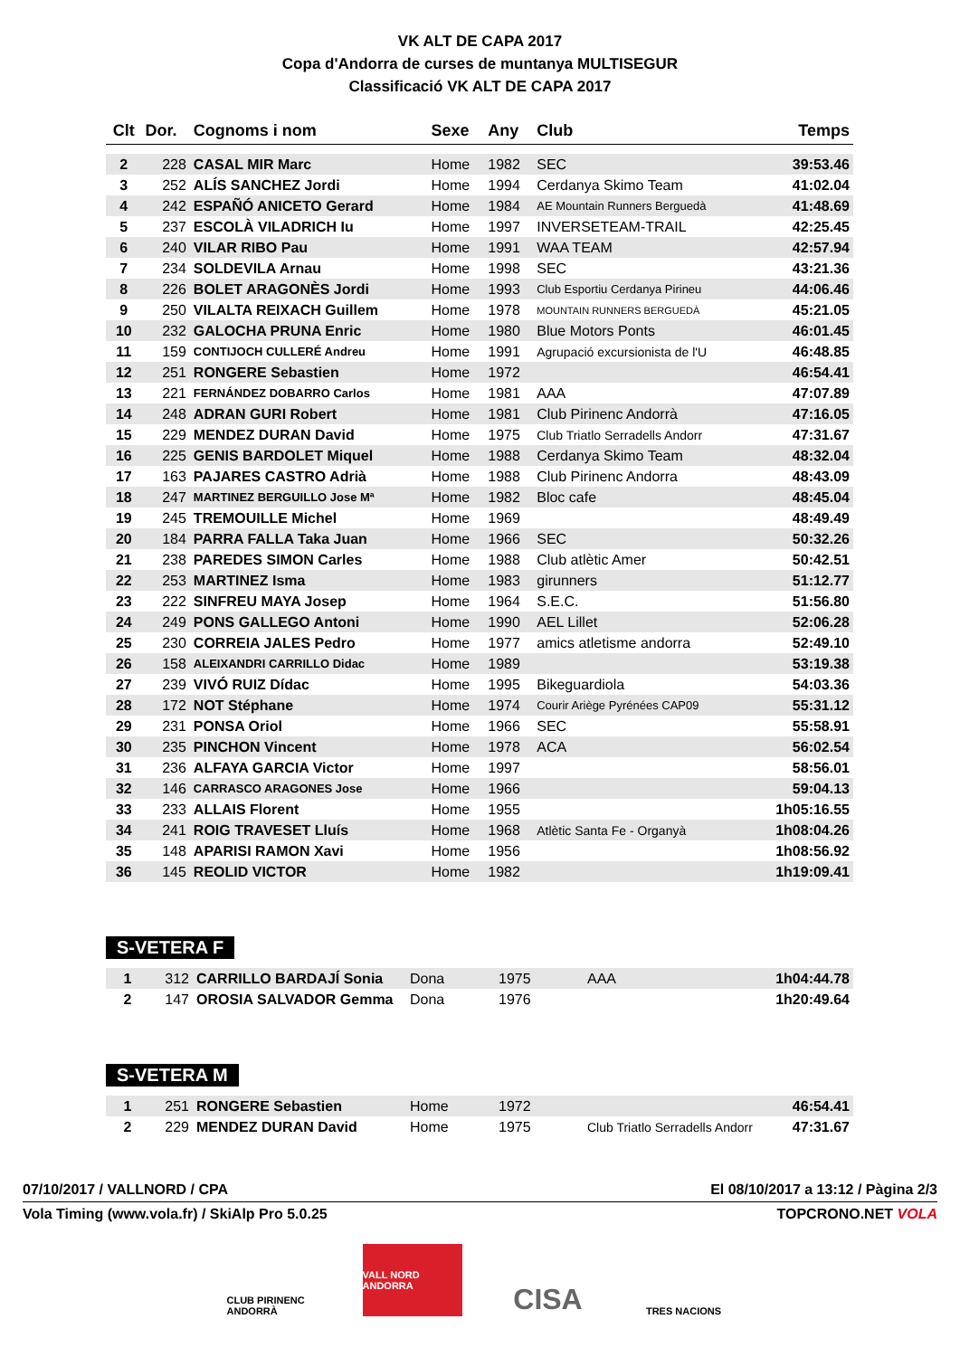VK ALT DE CAPA 2017
Copa d'Andorra de curses de muntanya MULTISEGUR
Classificació VK ALT DE CAPA 2017
| Clt | Dor. | Cognoms i nom | Sexe | Any | Club | Temps |
| --- | --- | --- | --- | --- | --- | --- |
| 2 | 228 | CASAL MIR Marc | Home | 1982 | SEC | 39:53.46 |
| 3 | 252 | ALÍS SANCHEZ Jordi | Home | 1994 | Cerdanya Skimo Team | 41:02.04 |
| 4 | 242 | ESPAÑÓ ANICETO Gerard | Home | 1984 | AE Mountain Runners Berguedà | 41:48.69 |
| 5 | 237 | ESCOLÀ VILADRICH Iu | Home | 1997 | INVERSETEAM-TRAIL | 42:25.45 |
| 6 | 240 | VILAR RIBO Pau | Home | 1991 | WAA TEAM | 42:57.94 |
| 7 | 234 | SOLDEVILA Arnau | Home | 1998 | SEC | 43:21.36 |
| 8 | 226 | BOLET ARAGONÈS Jordi | Home | 1993 | Club Esportiu Cerdanya Pirineu | 44:06.46 |
| 9 | 250 | VILALTA REIXACH Guillem | Home | 1978 | MOUNTAIN RUNNERS BERGUEDÀ | 45:21.05 |
| 10 | 232 | GALOCHA PRUNA Enric | Home | 1980 | Blue Motors Ponts | 46:01.45 |
| 11 | 159 | CONTIJOCH CULLERÉ Andreu | Home | 1991 | Agrupació excursionista de l'U | 46:48.85 |
| 12 | 251 | RONGERE Sebastien | Home | 1972 | | 46:54.41 |
| 13 | 221 | FERNÁNDEZ DOBARRO Carlos | Home | 1981 | AAA | 47:07.89 |
| 14 | 248 | ADRAN GURI Robert | Home | 1981 | Club Pirinenc Andorrà | 47:16.05 |
| 15 | 229 | MENDEZ DURAN David | Home | 1975 | Club Triatlo Serradells Andorr | 47:31.67 |
| 16 | 225 | GENIS BARDOLET Miquel | Home | 1988 | Cerdanya Skimo Team | 48:32.04 |
| 17 | 163 | PAJARES CASTRO Adrià | Home | 1988 | Club Pirinenc Andorra | 48:43.09 |
| 18 | 247 | MARTINEZ BERGUILLO Jose Mª | Home | 1982 | Bloc cafe | 48:45.04 |
| 19 | 245 | TREMOUILLE Michel | Home | 1969 | | 48:49.49 |
| 20 | 184 | PARRA FALLA Taka Juan | Home | 1966 | SEC | 50:32.26 |
| 21 | 238 | PAREDES SIMON Carles | Home | 1988 | Club atlètic Amer | 50:42.51 |
| 22 | 253 | MARTINEZ Isma | Home | 1983 | girunners | 51:12.77 |
| 23 | 222 | SINFREU MAYA Josep | Home | 1964 | S.E.C. | 51:56.80 |
| 24 | 249 | PONS GALLEGO Antoni | Home | 1990 | AEL Lillet | 52:06.28 |
| 25 | 230 | CORREIA JALES Pedro | Home | 1977 | amics atletisme andorra | 52:49.10 |
| 26 | 158 | ALEIXANDRI CARRILLO Didac | Home | 1989 | | 53:19.38 |
| 27 | 239 | VIVÓ RUIZ Dídac | Home | 1995 | Bikeguardiola | 54:03.36 |
| 28 | 172 | NOT Stéphane | Home | 1974 | Courir Ariège Pyrénées CAP09 | 55:31.12 |
| 29 | 231 | PONSA Oriol | Home | 1966 | SEC | 55:58.91 |
| 30 | 235 | PINCHON Vincent | Home | 1978 | ACA | 56:02.54 |
| 31 | 236 | ALFAYA GARCIA Victor | Home | 1997 | | 58:56.01 |
| 32 | 146 | CARRASCO ARAGONES Jose | Home | 1966 | | 59:04.13 |
| 33 | 233 | ALLAIS Florent | Home | 1955 | | 1h05:16.55 |
| 34 | 241 | ROIG TRAVESET Lluís | Home | 1968 | Atlètic Santa Fe - Organyà | 1h08:04.26 |
| 35 | 148 | APARISI RAMON Xavi | Home | 1956 | | 1h08:56.92 |
| 36 | 145 | REOLID VICTOR | Home | 1982 | | 1h19:09.41 |
S-VETERA F
| 1 | 312 | CARRILLO BARDAJÍ Sonia | Dona | 1975 | AAA | 1h04:44.78 |
| 2 | 147 | OROSIA SALVADOR Gemma | Dona | 1976 | | 1h20:49.64 |
S-VETERA M
| 1 | 251 | RONGERE Sebastien | Home | 1972 | | 46:54.41 |
| 2 | 229 | MENDEZ DURAN David | Home | 1975 | Club Triatlo Serradells Andorr | 47:31.67 |
07/10/2017 / VALLNORD / CPA El 08/10/2017 a 13:12 / Pàgina 2/3
Vola Timing (www.vola.fr) / SkiAlp Pro 5.0.25 TOPCRONO.NET VOLA
CLUB PIRINENC ANDORRÀ
VALL NORD ANDORRA
CISA
TRES NACIONS